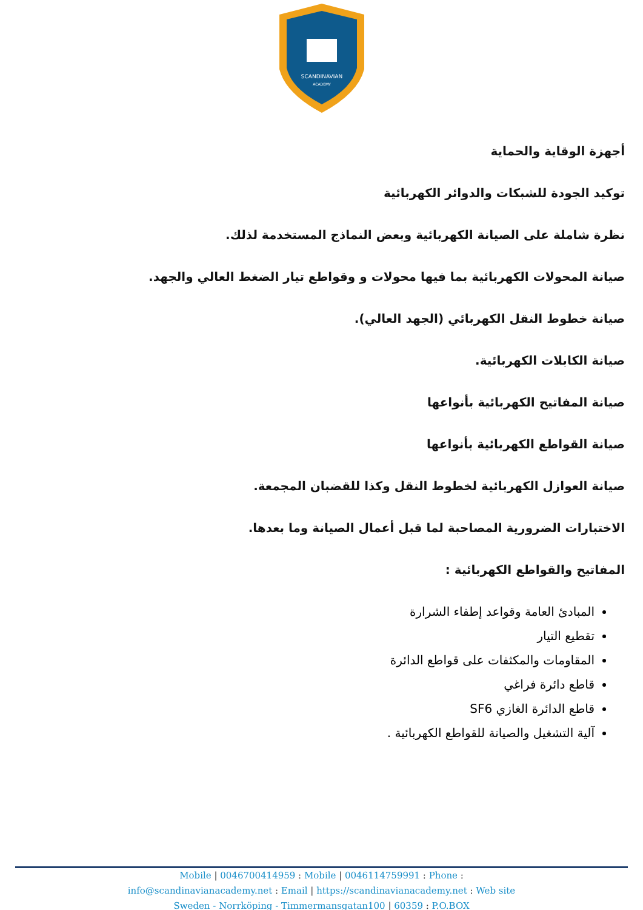SCANDINAVIAN
ACADEMY
أجهزة الوقاية والحماية
توكيد الجودة للشبكات والدوائر الكهربائية
نظرة شاملة على الصيانة الكهربائية وبعض النماذج المستخدمة لذلك.
صيانة المحولات الكهربائية بما فيها محولات و وقواطع تيار الضغط العالي والجهد.
صيانة خطوط النقل الكهربائي (الجهد العالي).
صيانة الكابلات الكهربائية.
صيانة المفاتيح الكهربائية بأنواعها
صيانة القواطع الكهربائية بأنواعها
صيانة العوازل الكهربائية لخطوط النقل وكذا للقضبان المجمعة.
الاختبارات الضرورية المصاحبة لما قبل أعمال الصيانة وما بعدها.
المفاتيح والقواطع الكهربائية :
المبادئ العامة وقواعد إطفاء الشرارة
تقطيع التيار
المقاومات والمكثفات على قواطع الدائرة
قاطع دائرة فراغي
قاطع الدائرة الغازي SF6
آلية التشغيل والصيانة للقواطع الكهربائية .
Mobile | 0046700414959 : Mobile | 0046114759991 : Phone :
info@scandinavianacademy.net : Email | https://scandinavianacademy.net : Web site
Sweden - Norrköping - Timmermansgatan100 | 60359 : P.O.BOX